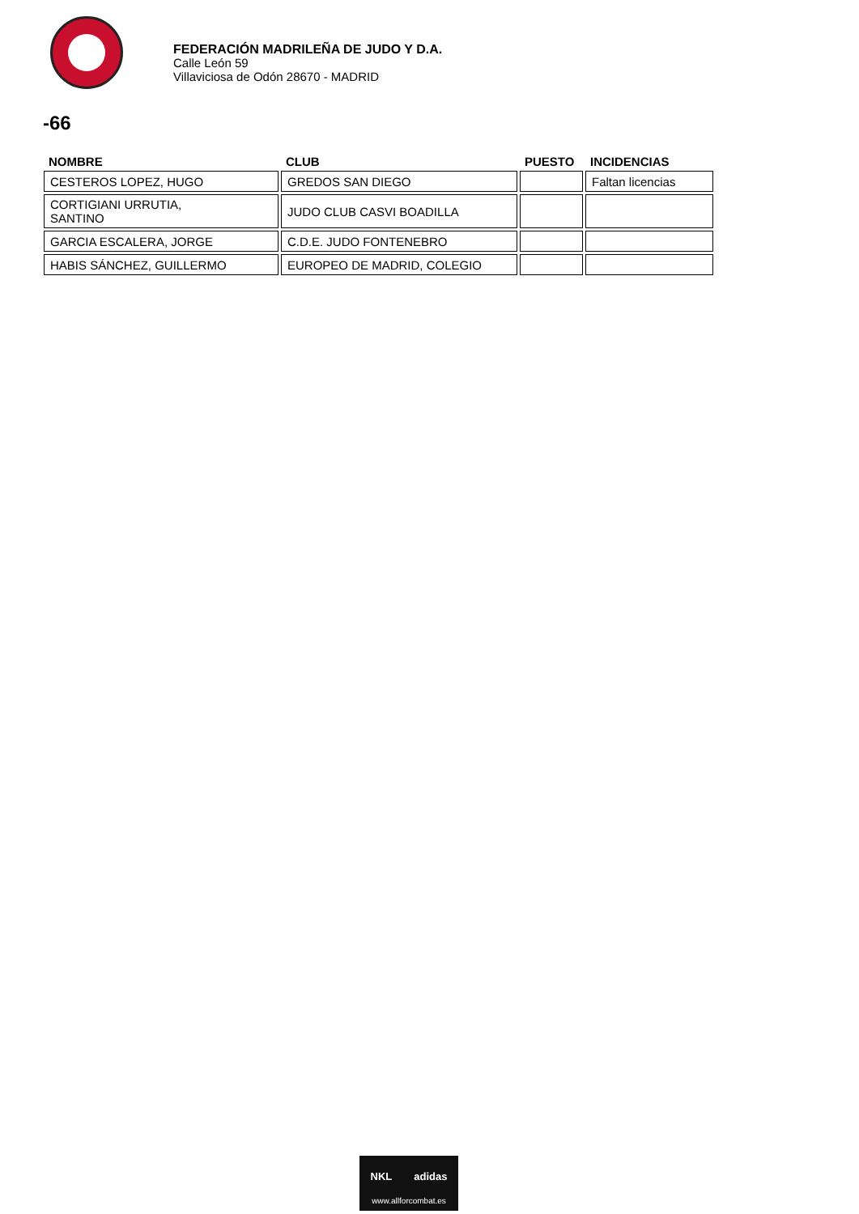FEDERACIÓN MADRILEÑA DE JUDO Y D.A.
Calle León 59
Villaviciosa de Odón 28670 - MADRID
-66
| NOMBRE | CLUB | PUESTO | INCIDENCIAS |
| --- | --- | --- | --- |
| CESTEROS LOPEZ, HUGO | GREDOS SAN DIEGO | | Faltan licencias |
| CORTIGIANI URRUTIA, SANTINO | JUDO CLUB CASVI BOADILLA | | |
| GARCIA ESCALERA, JORGE | C.D.E. JUDO FONTENEBRO | | |
| HABIS SÁNCHEZ, GUILLERMO | EUROPEO DE MADRID, COLEGIO | | |
NKL adidas
www.allforcombat.es